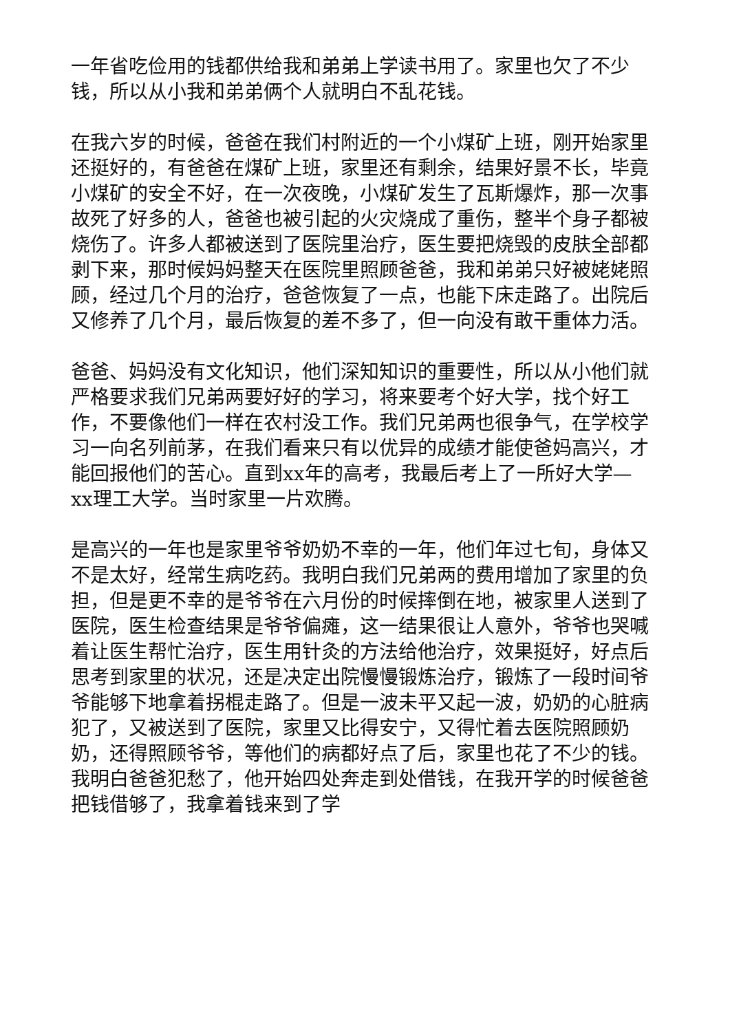一年省吃俭用的钱都供给我和弟弟上学读书用了。家里也欠了不少钱，所以从小我和弟弟俩个人就明白不乱花钱。
在我六岁的时候，爸爸在我们村附近的一个小煤矿上班，刚开始家里还挺好的，有爸爸在煤矿上班，家里还有剩余，结果好景不长，毕竟小煤矿的安全不好，在一次夜晚，小煤矿发生了瓦斯爆炸，那一次事故死了好多的人，爸爸也被引起的火灾烧成了重伤，整半个身子都被烧伤了。许多人都被送到了医院里治疗，医生要把烧毁的皮肤全部都剥下来，那时候妈妈整天在医院里照顾爸爸，我和弟弟只好被姥姥照顾，经过几个月的治疗，爸爸恢复了一点，也能下床走路了。出院后又修养了几个月，最后恢复的差不多了，但一向没有敢干重体力活。
爸爸、妈妈没有文化知识，他们深知知识的重要性，所以从小他们就严格要求我们兄弟两要好好的学习，将来要考个好大学，找个好工作，不要像他们一样在农村没工作。我们兄弟两也很争气，在学校学习一向名列前茅，在我们看来只有以优异的成绩才能使爸妈高兴，才能回报他们的苦心。直到xx年的高考，我最后考上了一所好大学—xx理工大学。当时家里一片欢腾。
是高兴的一年也是家里爷爷奶奶不幸的一年，他们年过七旬，身体又不是太好，经常生病吃药。我明白我们兄弟两的费用增加了家里的负担，但是更不幸的是爷爷在六月份的时候摔倒在地，被家里人送到了医院，医生检查结果是爷爷偏瘫，这一结果很让人意外，爷爷也哭喊着让医生帮忙治疗，医生用针灸的方法给他治疗，效果挺好，好点后思考到家里的状况，还是决定出院慢慢锻炼治疗，锻炼了一段时间爷爷能够下地拿着拐棍走路了。但是一波未平又起一波，奶奶的心脏病犯了，又被送到了医院，家里又比得安宁，又得忙着去医院照顾奶奶，还得照顾爷爷，等他们的病都好点了后，家里也花了不少的钱。我明白爸爸犯愁了，他开始四处奔走到处借钱，在我开学的时候爸爸把钱借够了，我拿着钱来到了学